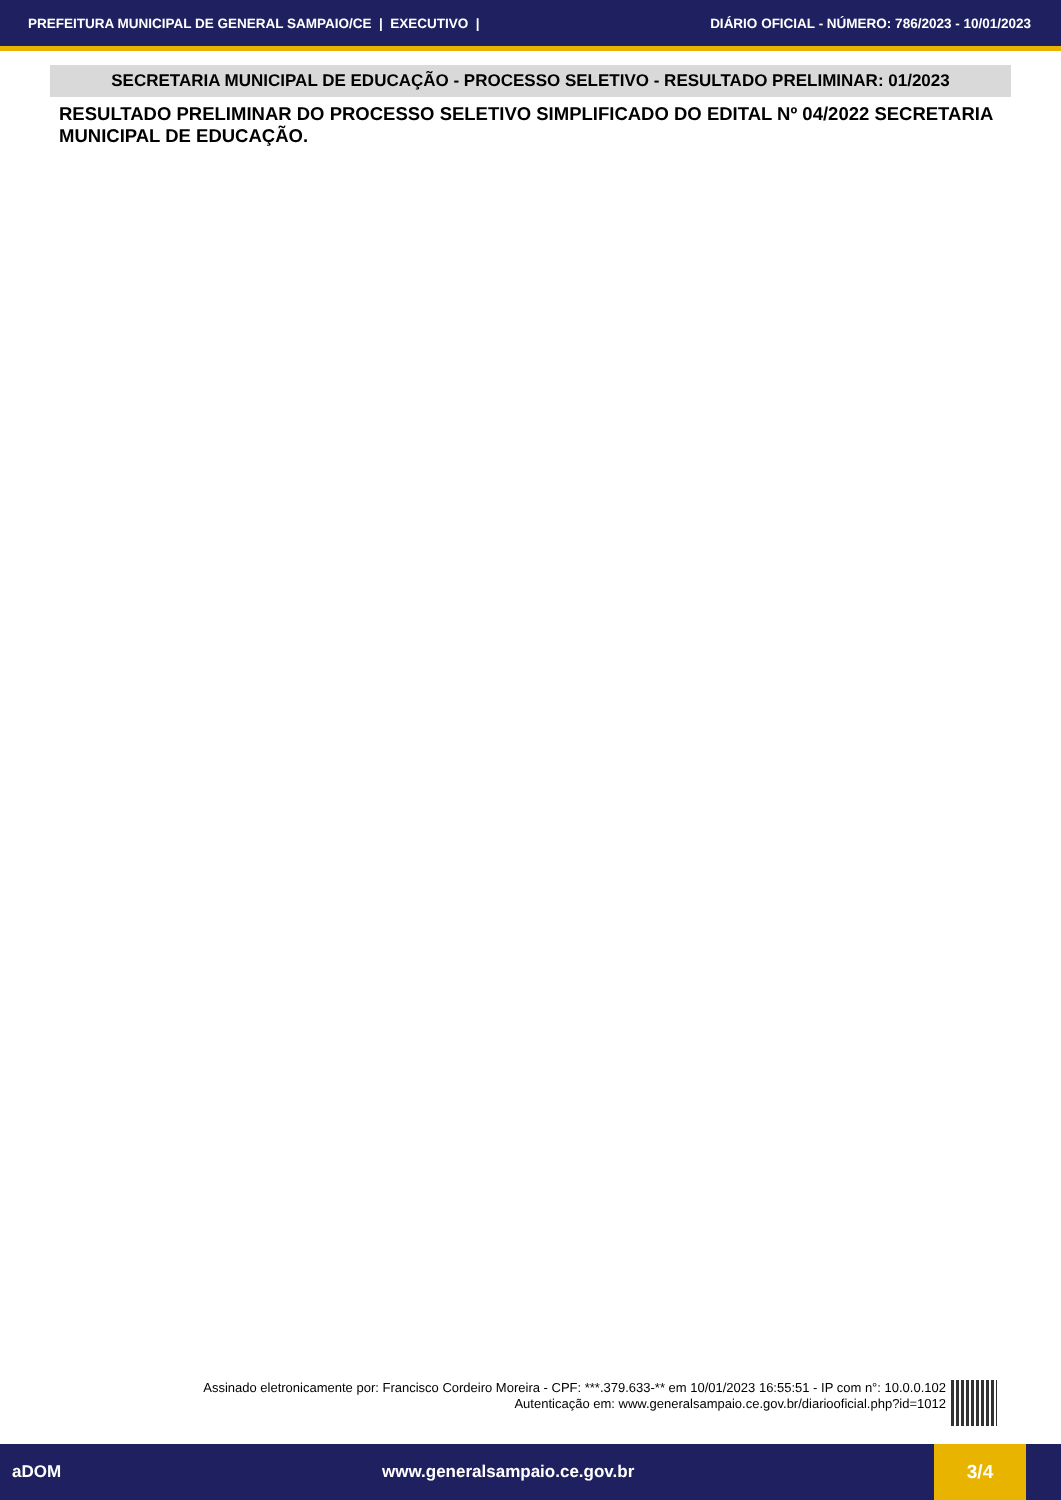PREFEITURA MUNICIPAL DE GENERAL SAMPAIO/CE | EXECUTIVO | DIÁRIO OFICIAL - NÚMERO: 786/2023 - 10/01/2023
SECRETARIA MUNICIPAL DE EDUCAÇÃO - PROCESSO SELETIVO - RESULTADO PRELIMINAR: 01/2023
RESULTADO PRELIMINAR DO PROCESSO SELETIVO SIMPLIFICADO DO EDITAL Nº 04/2022 SECRETARIA MUNICIPAL DE EDUCAÇÃO.
Assinado eletronicamente por: Francisco Cordeiro Moreira - CPF: ***.379.633-** em 10/01/2023 16:55:51 - IP com n°: 10.0.0.102
Autenticação em: www.generalsampaio.ce.gov.br/diariooficial.php?id=1012
aDOM www.generalsampaio.ce.gov.br 3/4